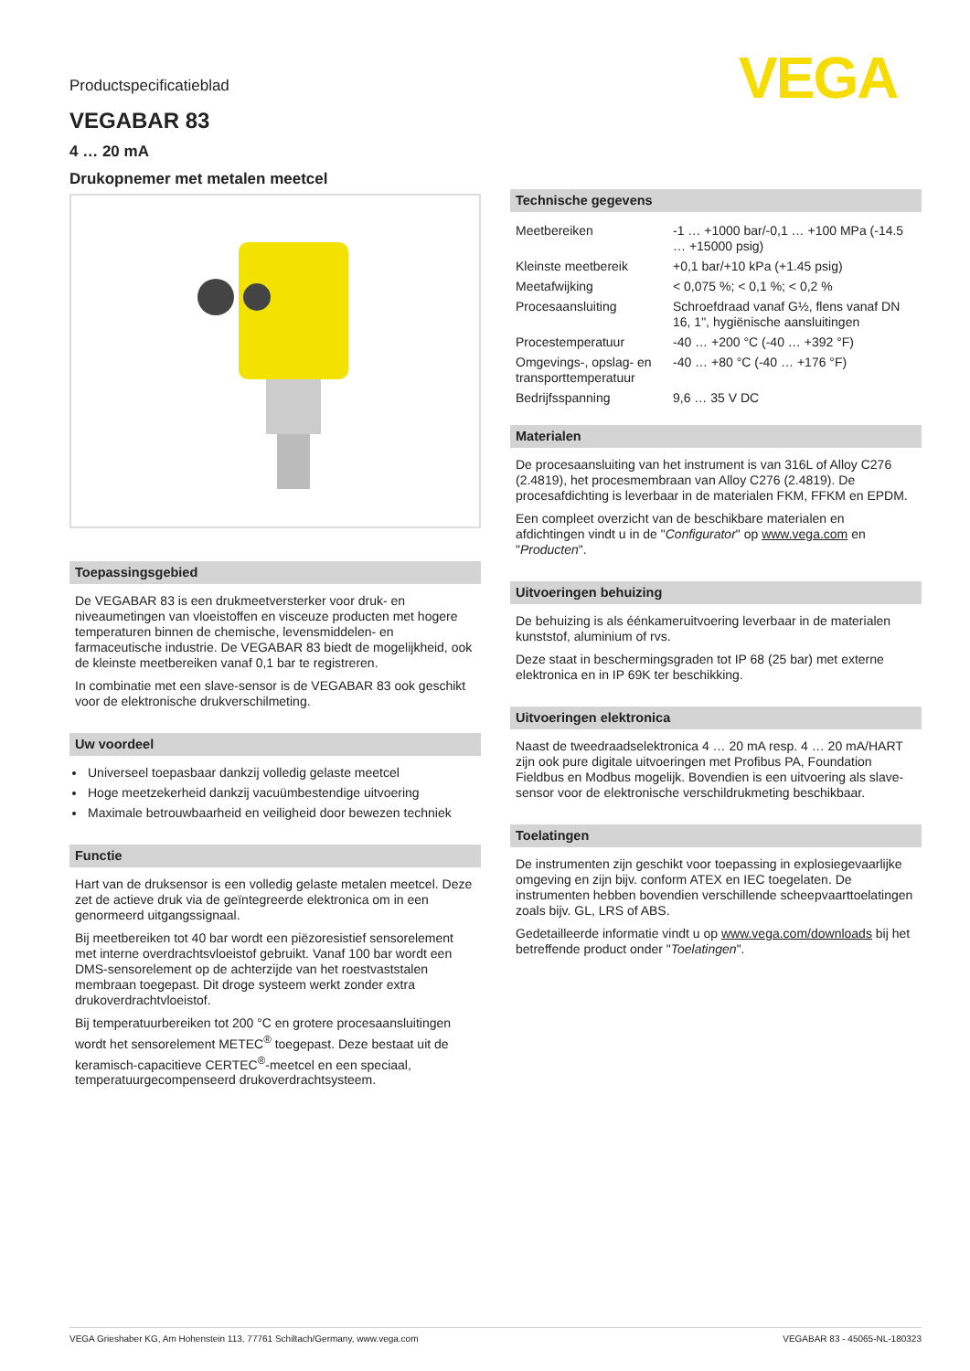VEGA
Productspecificatieblad
VEGABAR 83
4 … 20 mA
Drukopnemer met metalen meetcel
Toepassingsgebied
De VEGABAR 83 is een drukmeetversterker voor druk- en niveaumetingen van vloeistoffen en visceuze producten met hogere temperaturen binnen de chemische, levensmiddelen- en farmaceutische industrie. De VEGABAR 83 biedt de mogelijkheid, ook de kleinste meetbereiken vanaf 0,1 bar te registreren.
In combinatie met een slave-sensor is de VEGABAR 83 ook geschikt voor de elektronische drukverschilmeting.
Uw voordeel
Universeel toepasbaar dankzij volledig gelaste meetcel
Hoge meetzekerheid dankzij vacuümbestendige uitvoering
Maximale betrouwbaarheid en veiligheid door bewezen techniek
Functie
Hart van de druksensor is een volledig gelaste metalen meetcel. Deze zet de actieve druk via de geïntegreerde elektronica om in een genormeerd uitgangssignaal.
Bij meetbereiken tot 40 bar wordt een piëzoresistief sensorelement met interne overdrachtsvloeistof gebruikt. Vanaf 100 bar wordt een DMS-sensorelement op de achterzijde van het roestvaststalen membraan toegepast. Dit droge systeem werkt zonder extra drukoverdrachtvloeistof.
Bij temperatuurbereiken tot 200 °C en grotere procesaansluitingen wordt het sensorelement METEC<sup>®</sup> toegepast. Deze bestaat uit de keramisch-capacitieve CERTEC<sup>®</sup>-meetcel en een speciaal, temperatuurgecompenseerd drukoverdrachtsysteem.
Technische gegevens
| Meetbereiken | -1 … +1000 bar/-0,1 … +100 MPa (-14.5 … +15000 psig) |
| Kleinste meetbereik | +0,1 bar/+10 kPa (+1.45 psig) |
| Meetafwijking | < 0,075 %; < 0,1 %; < 0,2 % |
| Procesaansluiting | Schroefdraad vanaf G½, flens vanaf DN 16, 1", hygiënische aansluitingen |
| Procestemperatuur | -40 … +200 °C (-40 … +392 °F) |
| Omgevings-, opslag- en transporttemperatuur | -40 … +80 °C (-40 … +176 °F) |
| Bedrijfsspanning | 9,6 … 35 V DC |
Materialen
De procesaansluiting van het instrument is van 316L of Alloy C276 (2.4819), het procesmembraan van Alloy C276 (2.4819). De procesafdichting is leverbaar in de materialen FKM, FFKM en EPDM.
Een compleet overzicht van de beschikbare materialen en afdichtingen vindt u in de "Configurator" op www.vega.com en "Producten".
Uitvoeringen behuizing
De behuizing is als éénkameruitvoering leverbaar in de materialen kunststof, aluminium of rvs.
Deze staat in beschermingsgraden tot IP 68 (25 bar) met externe elektronica en in IP 69K ter beschikking.
Uitvoeringen elektronica
Naast de tweedraadselektronica 4 … 20 mA resp. 4 … 20 mA/HART zijn ook pure digitale uitvoeringen met Profibus PA, Foundation Fieldbus en Modbus mogelijk. Bovendien is een uitvoering als slave-sensor voor de elektronische verschildrukmeting beschikbaar.
Toelatingen
De instrumenten zijn geschikt voor toepassing in explosiegevaarlijke omgeving en zijn bijv. conform ATEX en IEC toegelaten. De instrumenten hebben bovendien verschillende scheepvaarttoelatingen zoals bijv. GL, LRS of ABS.
Gedetailleerde informatie vindt u op www.vega.com/downloads bij het betreffende product onder "Toelatingen".
VEGA Grieshaber KG, Am Hohenstein 113, 77761 Schiltach/Germany, www.vega.com VEGABAR 83 - 45065-NL-180323